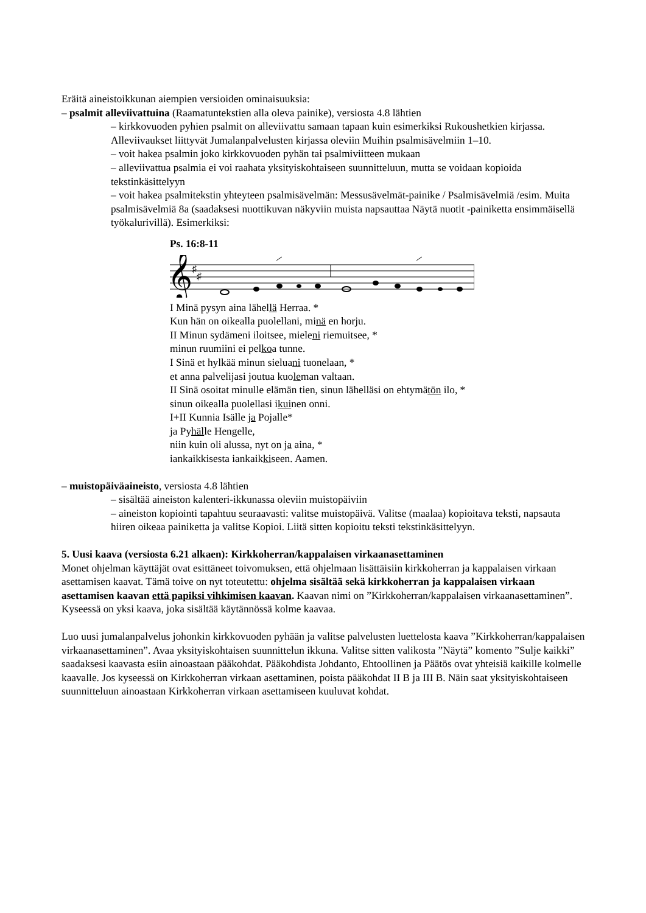Eräitä aineistoikkunan aiempien versioiden ominaisuuksia:
– psalmit alleviivattuina (Raamatuntekstien alla oleva painike), versiosta 4.8 lähtien
– kirkkovuoden pyhien psalmit on alleviivattu samaan tapaan kuin esimerkiksi Rukoushetkien kirjassa. Alleviivaukset liittyvät Jumalanpalvelusten kirjassa oleviin Muihin psalmisävelmiin 1–10.
– voit hakea psalmin joko kirkkovuoden pyhän tai psalmiviitteen mukaan
– alleviivattua psalmia ei voi raahata yksityiskohtaiseen suunnitteluun, mutta se voidaan kopioida tekstinkäsittelyyn
– voit hakea psalmitekstin yhteyteen psalmisävelmän: Messusävelmät-painike / Psalmisävelmiä /esim. Muita psalmisävelmiä 8a (saadaksesi nuottikuvan näkyviin muista napsauttaa Näytä nuotit -painiketta ensimmäisellä työkalurivillä). Esimerkiksi:
Ps. 16:8-11
𝄞
♯
♯
I Minä pysyn aina lähellä Herraa. *
Kun hän on oikealla puolellani, minä en horju.
II Minun sydämeni iloitsee, mieleni riemuitsee, *
minun ruumiini ei pelkoa tunne.
I Sinä et hylkää minun sieluani tuonelaan, *
et anna palvelijasi joutua kuoleman valtaan.
II Sinä osoitat minulle elämän tien, sinun lähelläsi on ehtymätön ilo, *
sinun oikealla puolellasi ikuinen onni.
I+II Kunnia Isälle ja Pojalle*
ja Pyhälle Hengelle,
niin kuin oli alussa, nyt on ja aina, *
iankaikkisesta iankaikkiseen. Aamen.
– muistopäiväaineisto, versiosta 4.8 lähtien
– sisältää aineiston kalenteri-ikkunassa oleviin muistopäiviin
– aineiston kopiointi tapahtuu seuraavasti: valitse muistopäivä. Valitse (maalaa) kopioitava teksti, napsauta hiiren oikeaa painiketta ja valitse Kopioi. Liitä sitten kopioitu teksti tekstinkäsittelyyn.
5. Uusi kaava (versiosta 6.21 alkaen): Kirkkoherran/kappalaisen virkaanasettaminen
Monet ohjelman käyttäjät ovat esittäneet toivomuksen, että ohjelmaan lisättäisiin kirkkoherran ja kappalaisen virkaan asettamisen kaavat. Tämä toive on nyt toteutettu: ohjelma sisältää sekä kirkkoherran ja kappalaisen virkaan asettamisen kaavan että papiksi vihkimisen kaavan. Kaavan nimi on ”Kirkkoherran/kappalaisen virkaanasettaminen”. Kyseessä on yksi kaava, joka sisältää käytännössä kolme kaavaa.
Luo uusi jumalanpalvelus johonkin kirkkovuoden pyhään ja valitse palvelusten luettelosta kaava ”Kirkkoherran/kappalaisen virkaanasettaminen”. Avaa yksityiskohtaisen suunnittelun ikkuna. Valitse sitten valikosta ”Näytä” komento ”Sulje kaikki” saadaksesi kaavasta esiin ainoastaan pääkohdat. Pääkohdista Johdanto, Ehtoollinen ja Päätös ovat yhteisiä kaikille kolmelle kaavalle. Jos kyseessä on Kirkkoherran virkaan asettaminen, poista pääkohdat II B ja III B. Näin saat yksityiskohtaiseen suunnitteluun ainoastaan Kirkkoherran virkaan asettamiseen kuuluvat kohdat.